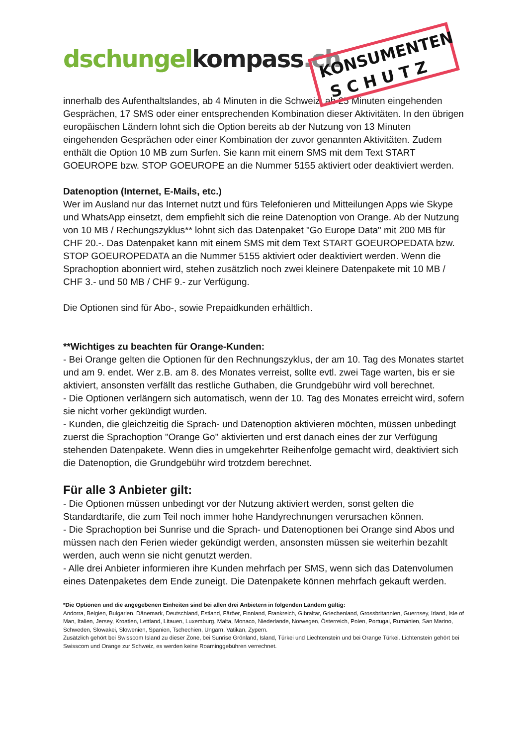dschungel kompass.ch
KONSUMENTEN
S C H U T Z
innerhalb des Aufenthaltslandes, ab 4 Minuten in die Schweiz, ab 25 Minuten eingehenden Gesprächen, 17 SMS oder einer entsprechenden Kombination dieser Aktivitäten. In den übrigen europäischen Ländern lohnt sich die Option bereits ab der Nutzung von 13 Minuten eingehenden Gesprächen oder einer Kombination der zuvor genannten Aktivitäten. Zudem enthält die Option 10 MB zum Surfen. Sie kann mit einem SMS mit dem Text START GOEUROPE bzw. STOP GOEUROPE an die Nummer 5155 aktiviert oder deaktiviert werden.
Datenoption (Internet, E-Mails, etc.)
Wer im Ausland nur das Internet nutzt und fürs Telefonieren und Mitteilungen Apps wie Skype und WhatsApp einsetzt, dem empfiehlt sich die reine Datenoption von Orange. Ab der Nutzung von 10 MB / Rechungszyklus** lohnt sich das Datenpaket "Go Europe Data" mit 200 MB für CHF 20.-. Das Datenpaket kann mit einem SMS mit dem Text START GOEUROPEDATA bzw. STOP GOEUROPEDATA an die Nummer 5155 aktiviert oder deaktiviert werden. Wenn die Sprachoption abonniert wird, stehen zusätzlich noch zwei kleinere Datenpakete mit 10 MB / CHF 3.- und 50 MB / CHF 9.- zur Verfügung.
Die Optionen sind für Abo-, sowie Prepaidkunden erhältlich.
**Wichtiges zu beachten für Orange-Kunden:
- Bei Orange gelten die Optionen für den Rechnungszyklus, der am 10. Tag des Monates startet und am 9. endet. Wer z.B. am 8. des Monates verreist, sollte evtl. zwei Tage warten, bis er sie aktiviert, ansonsten verfällt das restliche Guthaben, die Grundgebühr wird voll berechnet.
- Die Optionen verlängern sich automatisch, wenn der 10. Tag des Monates erreicht wird, sofern sie nicht vorher gekündigt wurden.
- Kunden, die gleichzeitig die Sprach- und Datenoption aktivieren möchten, müssen unbedingt zuerst die Sprachoption "Orange Go" aktivierten und erst danach eines der zur Verfügung stehenden Datenpakete. Wenn dies in umgekehrter Reihenfolge gemacht wird, deaktiviert sich die Datenoption, die Grundgebühr wird trotzdem berechnet.
Für alle 3 Anbieter gilt:
- Die Optionen müssen unbedingt vor der Nutzung aktiviert werden, sonst gelten die Standardtarife, die zum Teil noch immer hohe Handyrechnungen verursachen können.
- Die Sprachoption bei Sunrise und die Sprach- und Datenoptionen bei Orange sind Abos und müssen nach den Ferien wieder gekündigt werden, ansonsten müssen sie weiterhin bezahlt werden, auch wenn sie nicht genutzt werden.
- Alle drei Anbieter informieren ihre Kunden mehrfach per SMS, wenn sich das Datenvolumen eines Datenpaketes dem Ende zuneigt. Die Datenpakete können mehrfach gekauft werden.
*Die Optionen und die angegebenen Einheiten sind bei allen drei Anbietern in folgenden Ländern gültig:
Andorra, Belgien, Bulgarien, Dänemark, Deutschland, Estland, Färöer, Finnland, Frankreich, Gibraltar, Griechenland, Grossbritannien, Guernsey, Irland, Isle of Man, Italien, Jersey, Kroatien, Lettland, Litauen, Luxemburg, Malta, Monaco, Niederlande, Norwegen, Österreich, Polen, Portugal, Rumänien, San Marino, Schweden, Slowakei, Slowenien, Spanien, Tschechien, Ungarn, Vatikan, Zypern.
Zusätzlich gehört bei Swisscom Island zu dieser Zone, bei Sunrise Grönland, Island, Türkei und Liechtenstein und bei Orange Türkei. Lichtenstein gehört bei Swisscom und Orange zur Schweiz, es werden keine Roaminggebühren verrechnet.